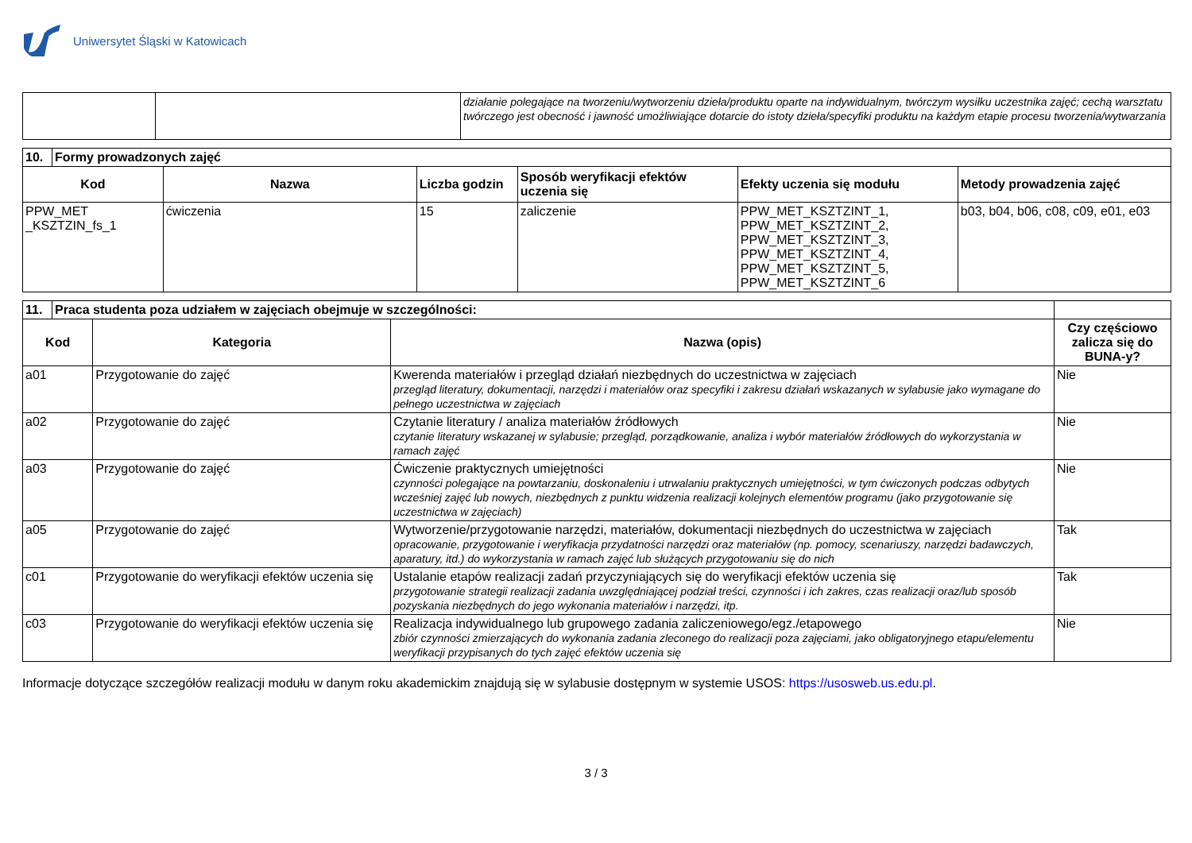Uniwersytet Śląski w Katowicach
| | | działanie polegające na tworzeniu/wytworzeniu dzieła/produktu oparte na indywidualnym, twórczym wysiłku uczestnika zajęć; cechą warsztatu twórczego jest obecność i jawność umożliwiające dotarcie do istoty dzieła/specyfiki produktu na każdym etapie procesu tworzenia/wytwarzania |
| 10. | Formy prowadzonych zajęć | | | | | |
| --- | --- | --- | --- | --- | --- | --- |
| Kod | | Nazwa | Liczba godzin | Sposób weryfikacji efektów uczenia się | Efekty uczenia się modułu | Metody prowadzenia zajęć |
| PPW_MET _KSZTZIN_fs_1 | | ćwiczenia | 15 | zaliczenie | PPW_MET_KSZTZINT_1, PPW_MET_KSZTZINT_2, PPW_MET_KSZTZINT_3, PPW_MET_KSZTZINT_4, PPW_MET_KSZTZINT_5, PPW_MET_KSZTZINT_6 | b03, b04, b06, c08, c09, e01, e03 |
| 11. | Praca studenta poza udziałem w zajęciach obejmuje w szczególności: | | | |
| --- | --- | --- | --- | --- |
| Kod | | Kategoria | Nazwa (opis) | Czy częściowo zalicza się do BUNA-y? |
| a01 | | Przygotowanie do zajęć | Kwerenda materiałów i przegląd działań niezbędnych do uczestnictwa w zajęciach przegląd literatury, dokumentacji, narzędzi i materiałów oraz specyfiki i zakresu działań wskazanych w sylabusie jako wymagane do pełnego uczestnictwa w zajęciach | Nie |
| a02 | | Przygotowanie do zajęć | Czytanie literatury / analiza materiałów źródłowych czytanie literatury wskazanej w sylabusie; przegląd, porządkowanie, analiza i wybór materiałów źródłowych do wykorzystania w ramach zajęć | Nie |
| a03 | | Przygotowanie do zajęć | Ćwiczenie praktycznych umiejętności czynności polegające na powtarzaniu, doskonaleniu i utrwalaniu praktycznych umiejętności, w tym ćwiczonych podczas odbytych wcześniej zajęć lub nowych, niezbędnych z punktu widzenia realizacji kolejnych elementów programu (jako przygotowanie się uczestnictwa w zajęciach) | Nie |
| a05 | | Przygotowanie do zajęć | Wytworzenie/przygotowanie narzędzi, materiałów, dokumentacji niezbędnych do uczestnictwa w zajęciach opracowanie, przygotowanie i weryfikacja przydatności narzędzi oraz materiałów (np. pomocy, scenariuszy, narzędzi badawczych, aparatury, itd.) do wykorzystania w ramach zajęć lub służących przygotowaniu się do nich | Tak |
| c01 | | Przygotowanie do weryfikacji efektów uczenia się | Ustalanie etapów realizacji zadań przyczyniających się do weryfikacji efektów uczenia się przygotowanie strategii realizacji zadania uwzględniającej podział treści, czynności i ich zakres, czas realizacji oraz/lub sposób pozyskania niezbędnych do jego wykonania materiałów i narzędzi, itp. | Tak |
| c03 | | Przygotowanie do weryfikacji efektów uczenia się | Realizacja indywidualnego lub grupowego zadania zaliczeniowego/egz./etapowego zbiór czynności zmierzających do wykonania zadania zleconego do realizacji poza zajęciami, jako obligatoryjnego etapu/elementu weryfikacji przypisanych do tych zajęć efektów uczenia się | Nie |
Informacje dotyczące szczegółów realizacji modułu w danym roku akademickim znajdują się w sylabusie dostępnym w systemie USOS: https://usosweb.us.edu.pl.
3 / 3